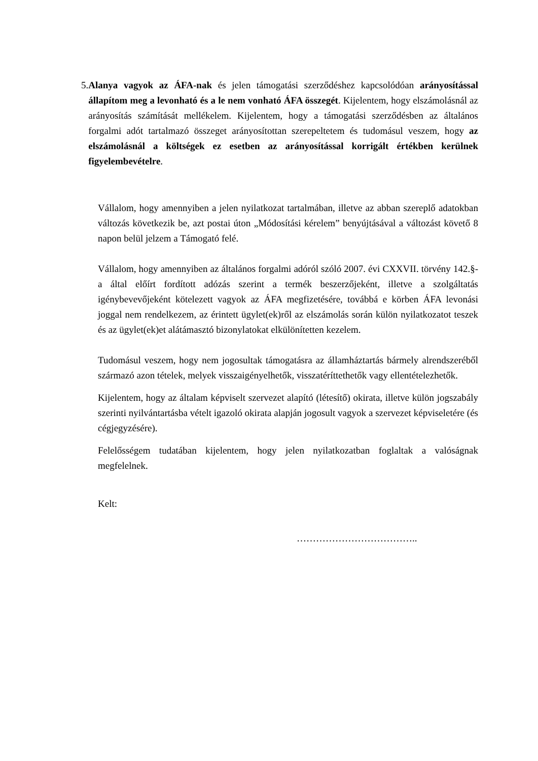5. Alanya vagyok az ÁFA-nak és jelen támogatási szerződéshez kapcsolódóan arányosítással állapítom meg a levonható és a le nem vonható ÁFA összegét. Kijelentem, hogy elszámolásnál az arányosítás számítását mellékelem. Kijelentem, hogy a támogatási szerződésben az általános forgalmi adót tartalmazó összeget arányosítottan szerepeltetem és tudomásul veszem, hogy az elszámolásnál a költségek ez esetben az arányosítással korrigált értékben kerülnek figyelembevételre.
Vállalom, hogy amennyiben a jelen nyilatkozat tartalmában, illetve az abban szereplő adatokban változás következik be, azt postai úton „Módosítási kérelem” benyújtásával a változást követő 8 napon belül jelzem a Támogató felé.
Vállalom, hogy amennyiben az általános forgalmi adóról szóló 2007. évi CXXVII. törvény 142.§-a által előírt fordított adózás szerint a termék beszerzőjeként, illetve a szolgáltatás igénybevevőjeként kötelezett vagyok az ÁFA megfizetésére, továbbá e körben ÁFA levonási joggal nem rendelkezem, az érintett ügylet(ek)ről az elszámolás során külön nyilatkozatot teszek és az ügylet(ek)et alátámasztó bizonylatokat elkülönítetten kezelem.
Tudomásul veszem, hogy nem jogosultak támogatásra az államháztartás bármely alrendszeréből származó azon tételek, melyek visszaigényelhetők, visszatéríttethetők vagy ellentételezhetők.
Kijelentem, hogy az általam képviselt szervezet alapító (létesítő) okirata, illetve külön jogszabály szerinti nyilvántartásba vételt igazoló okirata alapján jogosult vagyok a szervezet képviseletére (és cégjegyzésére).
Felelősségem tudatában kijelentem, hogy jelen nyilatkozatban foglaltak a valóságnak megfelelnek.
Kelt:
………………………………..